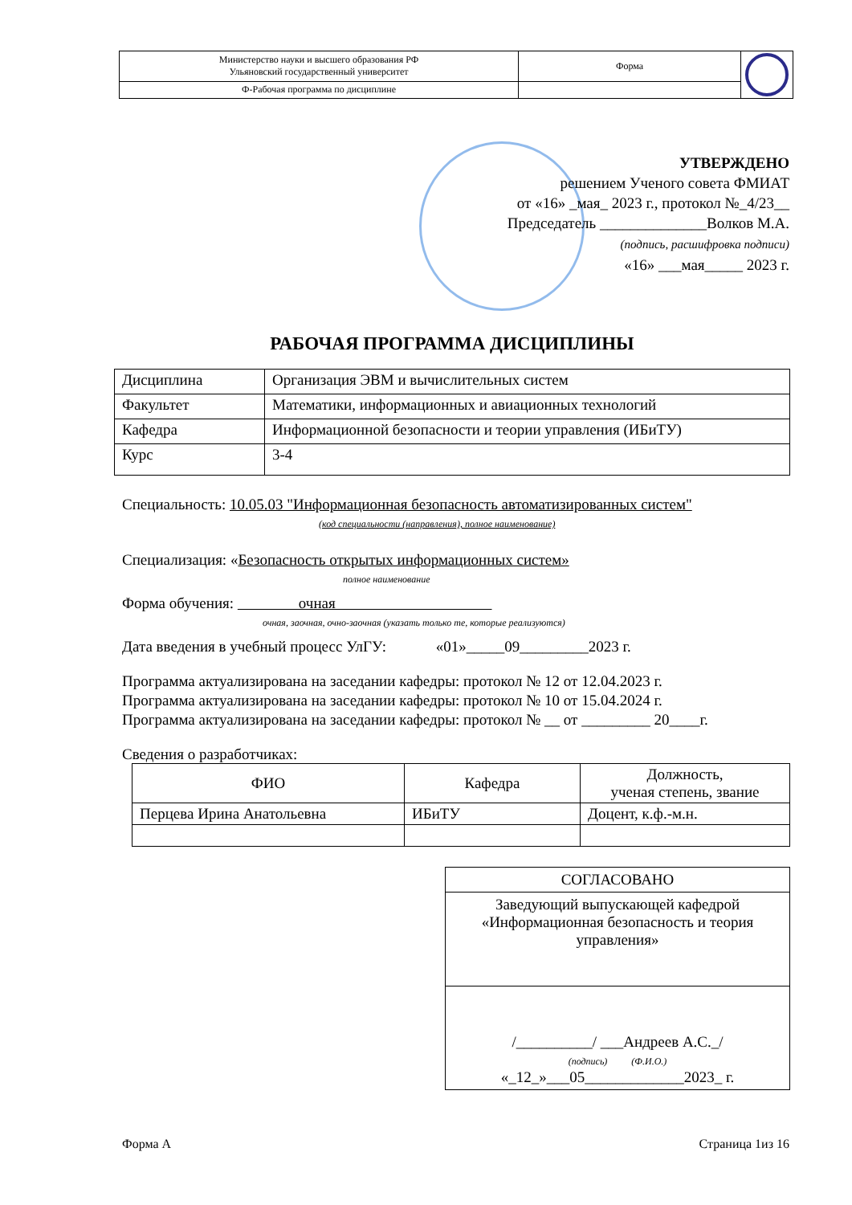| Министерство науки и высшего образования РФ Ульяновский государственный университет | Форма | |
| Ф-Рабочая программа по дисциплине | | |
УТВЕРЖДЕНО
решением Ученого совета ФМИАТ
от «16» _мая_ 2023 г., протокол №_4/23__
Председатель ______________Волков М.А.
(подпись, расшифровка подписи)
«16» ___мая_____ 2023 г.
РАБОЧАЯ ПРОГРАММА ДИСЦИПЛИНЫ
| Дисциплина | Организация ЭВМ и вычислительных систем |
| Факультет | Математики, информационных и авиационных технологий |
| Кафедра | Информационной безопасности и теории управления (ИБиТУ) |
| Курс | 3-4 |
Специальность: 10.05.03 "Информационная безопасность автоматизированных систем"
(код специальности (направления), полное наименование)
Специализация: «Безопасность открытых информационных систем»
полное наименование
Форма обучения: очная
очная, заочная, очно-заочная (указать только те, которые реализуются)
Дата введения в учебный процесс УлГУ: «01»_____09_________2023 г.
Программа актуализирована на заседании кафедры: протокол № 12 от 12.04.2023 г.
Программа актуализирована на заседании кафедры: протокол № 10 от 15.04.2024 г.
Программа актуализирована на заседании кафедры: протокол № __ от _________ 20____г.
Сведения о разработчиках:
| ФИО | Кафедра | Должность, ученая степень, звание |
| --- | --- | --- |
| Перцева Ирина Анатольевна | ИБиТУ | Доцент, к.ф.-м.н. |
| СОГЛАСОВАНО |
| Заведующий выпускающей кафедрой «Информационная безопасность и теория управления» |
| /__________/ ___Андреев А.С._/ (подпись) (Ф.И.О.) «_12_»___05_____________2023_ г. |
Форма А Страница 1из 16